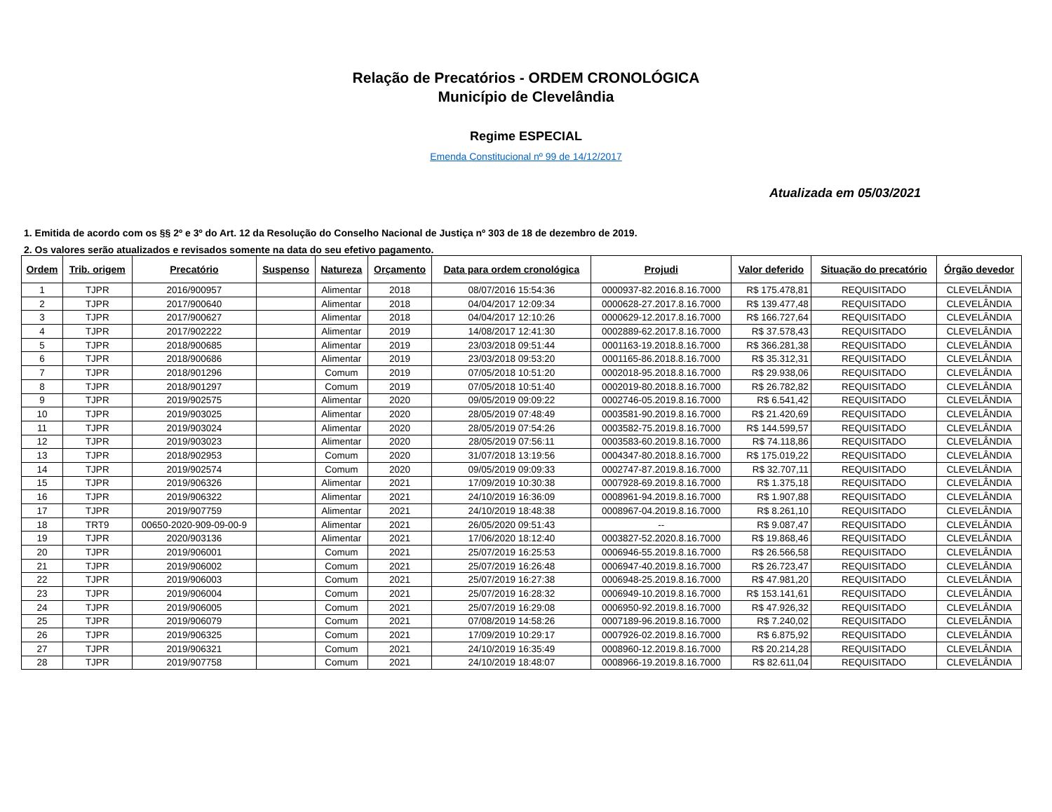Relação de Precatórios - ORDEM CRONOLÓGICA
Município de Clevelândia
Regime ESPECIAL
Emenda Constitucional nº 99 de 14/12/2017
Atualizada em 05/03/2021
1. Emitida de acordo com os §§ 2º e 3º do Art. 12 da Resolução do Conselho Nacional de Justiça nº 303 de 18 de dezembro de 2019.
2. Os valores serão atualizados e revisados somente na data do seu efetivo pagamento.
| Ordem | Trib. origem | Precatório | Suspenso | Natureza | Orçamento | Data para ordem cronológica | Projudi | Valor deferido | Situação do precatório | Órgão devedor |
| --- | --- | --- | --- | --- | --- | --- | --- | --- | --- | --- |
| 1 | TJPR | 2016/900957 | | Alimentar | 2018 | 08/07/2016 15:54:36 | 0000937-82.2016.8.16.7000 | R$ 175.478,81 | REQUISITADO | CLEVELÂNDIA |
| 2 | TJPR | 2017/900640 | | Alimentar | 2018 | 04/04/2017 12:09:34 | 0000628-27.2017.8.16.7000 | R$ 139.477,48 | REQUISITADO | CLEVELÂNDIA |
| 3 | TJPR | 2017/900627 | | Alimentar | 2018 | 04/04/2017 12:10:26 | 0000629-12.2017.8.16.7000 | R$ 166.727,64 | REQUISITADO | CLEVELÂNDIA |
| 4 | TJPR | 2017/902222 | | Alimentar | 2019 | 14/08/2017 12:41:30 | 0002889-62.2017.8.16.7000 | R$ 37.578,43 | REQUISITADO | CLEVELÂNDIA |
| 5 | TJPR | 2018/900685 | | Alimentar | 2019 | 23/03/2018 09:51:44 | 0001163-19.2018.8.16.7000 | R$ 366.281,38 | REQUISITADO | CLEVELÂNDIA |
| 6 | TJPR | 2018/900686 | | Alimentar | 2019 | 23/03/2018 09:53:20 | 0001165-86.2018.8.16.7000 | R$ 35.312,31 | REQUISITADO | CLEVELÂNDIA |
| 7 | TJPR | 2018/901296 | | Comum | 2019 | 07/05/2018 10:51:20 | 0002018-95.2018.8.16.7000 | R$ 29.938,06 | REQUISITADO | CLEVELÂNDIA |
| 8 | TJPR | 2018/901297 | | Comum | 2019 | 07/05/2018 10:51:40 | 0002019-80.2018.8.16.7000 | R$ 26.782,82 | REQUISITADO | CLEVELÂNDIA |
| 9 | TJPR | 2019/902575 | | Alimentar | 2020 | 09/05/2019 09:09:22 | 0002746-05.2019.8.16.7000 | R$ 6.541,42 | REQUISITADO | CLEVELÂNDIA |
| 10 | TJPR | 2019/903025 | | Alimentar | 2020 | 28/05/2019 07:48:49 | 0003581-90.2019.8.16.7000 | R$ 21.420,69 | REQUISITADO | CLEVELÂNDIA |
| 11 | TJPR | 2019/903024 | | Alimentar | 2020 | 28/05/2019 07:54:26 | 0003582-75.2019.8.16.7000 | R$ 144.599,57 | REQUISITADO | CLEVELÂNDIA |
| 12 | TJPR | 2019/903023 | | Alimentar | 2020 | 28/05/2019 07:56:11 | 0003583-60.2019.8.16.7000 | R$ 74.118,86 | REQUISITADO | CLEVELÂNDIA |
| 13 | TJPR | 2018/902953 | | Comum | 2020 | 31/07/2018 13:19:56 | 0004347-80.2018.8.16.7000 | R$ 175.019,22 | REQUISITADO | CLEVELÂNDIA |
| 14 | TJPR | 2019/902574 | | Comum | 2020 | 09/05/2019 09:09:33 | 0002747-87.2019.8.16.7000 | R$ 32.707,11 | REQUISITADO | CLEVELÂNDIA |
| 15 | TJPR | 2019/906326 | | Alimentar | 2021 | 17/09/2019 10:30:38 | 0007928-69.2019.8.16.7000 | R$ 1.375,18 | REQUISITADO | CLEVELÂNDIA |
| 16 | TJPR | 2019/906322 | | Alimentar | 2021 | 24/10/2019 16:36:09 | 0008961-94.2019.8.16.7000 | R$ 1.907,88 | REQUISITADO | CLEVELÂNDIA |
| 17 | TJPR | 2019/907759 | | Alimentar | 2021 | 24/10/2019 18:48:38 | 0008967-04.2019.8.16.7000 | R$ 8.261,10 | REQUISITADO | CLEVELÂNDIA |
| 18 | TRT9 | 00650-2020-909-09-00-9 | | Alimentar | 2021 | 26/05/2020 09:51:43 | -- | R$ 9.087,47 | REQUISITADO | CLEVELÂNDIA |
| 19 | TJPR | 2020/903136 | | Alimentar | 2021 | 17/06/2020 18:12:40 | 0003827-52.2020.8.16.7000 | R$ 19.868,46 | REQUISITADO | CLEVELÂNDIA |
| 20 | TJPR | 2019/906001 | | Comum | 2021 | 25/07/2019 16:25:53 | 0006946-55.2019.8.16.7000 | R$ 26.566,58 | REQUISITADO | CLEVELÂNDIA |
| 21 | TJPR | 2019/906002 | | Comum | 2021 | 25/07/2019 16:26:48 | 0006947-40.2019.8.16.7000 | R$ 26.723,47 | REQUISITADO | CLEVELÂNDIA |
| 22 | TJPR | 2019/906003 | | Comum | 2021 | 25/07/2019 16:27:38 | 0006948-25.2019.8.16.7000 | R$ 47.981,20 | REQUISITADO | CLEVELÂNDIA |
| 23 | TJPR | 2019/906004 | | Comum | 2021 | 25/07/2019 16:28:32 | 0006949-10.2019.8.16.7000 | R$ 153.141,61 | REQUISITADO | CLEVELÂNDIA |
| 24 | TJPR | 2019/906005 | | Comum | 2021 | 25/07/2019 16:29:08 | 0006950-92.2019.8.16.7000 | R$ 47.926,32 | REQUISITADO | CLEVELÂNDIA |
| 25 | TJPR | 2019/906079 | | Comum | 2021 | 07/08/2019 14:58:26 | 0007189-96.2019.8.16.7000 | R$ 7.240,02 | REQUISITADO | CLEVELÂNDIA |
| 26 | TJPR | 2019/906325 | | Comum | 2021 | 17/09/2019 10:29:17 | 0007926-02.2019.8.16.7000 | R$ 6.875,92 | REQUISITADO | CLEVELÂNDIA |
| 27 | TJPR | 2019/906321 | | Comum | 2021 | 24/10/2019 16:35:49 | 0008960-12.2019.8.16.7000 | R$ 20.214,28 | REQUISITADO | CLEVELÂNDIA |
| 28 | TJPR | 2019/907758 | | Comum | 2021 | 24/10/2019 18:48:07 | 0008966-19.2019.8.16.7000 | R$ 82.611,04 | REQUISITADO | CLEVELÂNDIA |